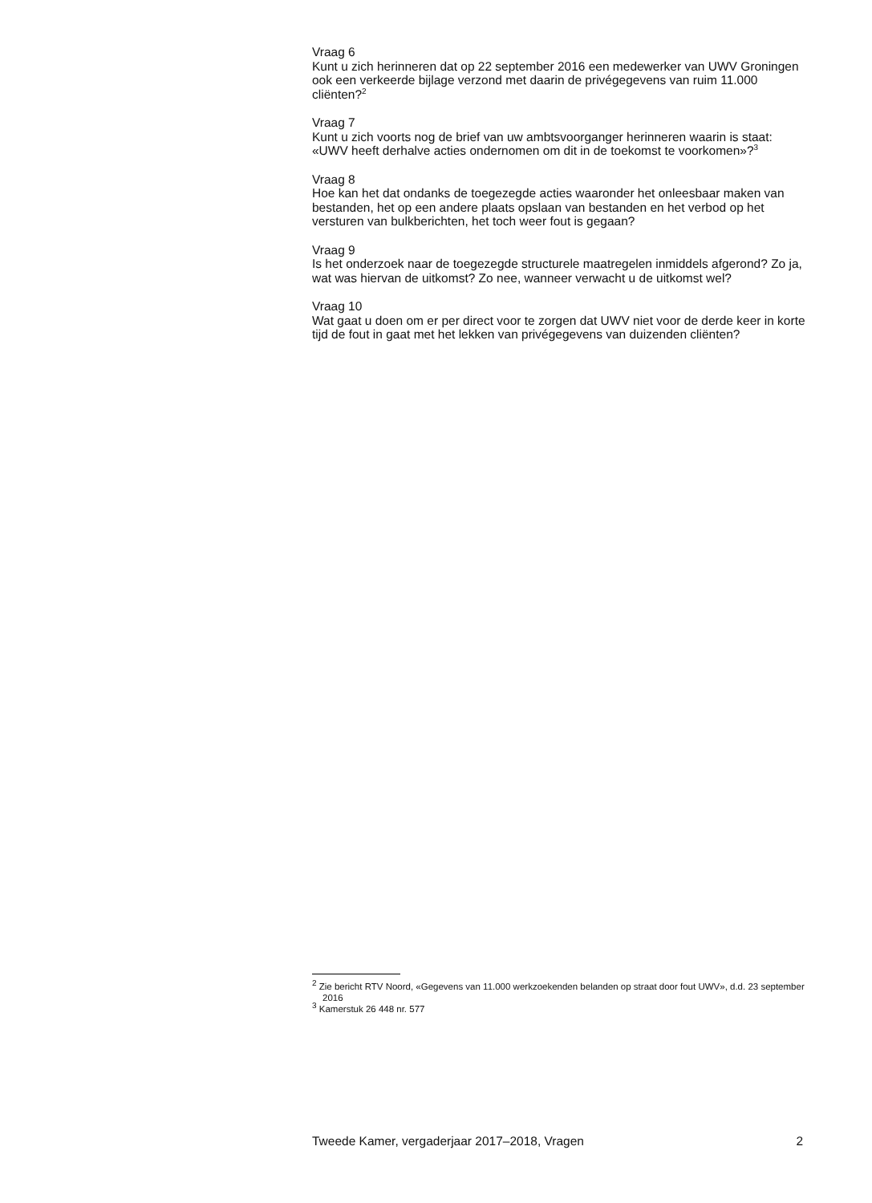Vraag 6
Kunt u zich herinneren dat op 22 september 2016 een medewerker van UWV Groningen ook een verkeerde bijlage verzond met daarin de privégegevens van ruim 11.000 cliënten?<sup>2</sup>
Vraag 7
Kunt u zich voorts nog de brief van uw ambtsvoorganger herinneren waarin is staat: «UWV heeft derhalve acties ondernomen om dit in de toekomst te voorkomen»?<sup>3</sup>
Vraag 8
Hoe kan het dat ondanks de toegezegde acties waaronder het onleesbaar maken van bestanden, het op een andere plaats opslaan van bestanden en het verbod op het versturen van bulkberichten, het toch weer fout is gegaan?
Vraag 9
Is het onderzoek naar de toegezegde structurele maatregelen inmiddels afgerond? Zo ja, wat was hiervan de uitkomst? Zo nee, wanneer verwacht u de uitkomst wel?
Vraag 10
Wat gaat u doen om er per direct voor te zorgen dat UWV niet voor de derde keer in korte tijd de fout in gaat met het lekken van privégegevens van duizenden cliënten?
<sup>2</sup> Zie bericht RTV Noord, «Gegevens van 11.000 werkzoekenden belanden op straat door fout UWV», d.d. 23 september 2016
<sup>3</sup> Kamerstuk 26 448 nr. 577
Tweede Kamer, vergaderjaar 2017–2018, Vragen 2